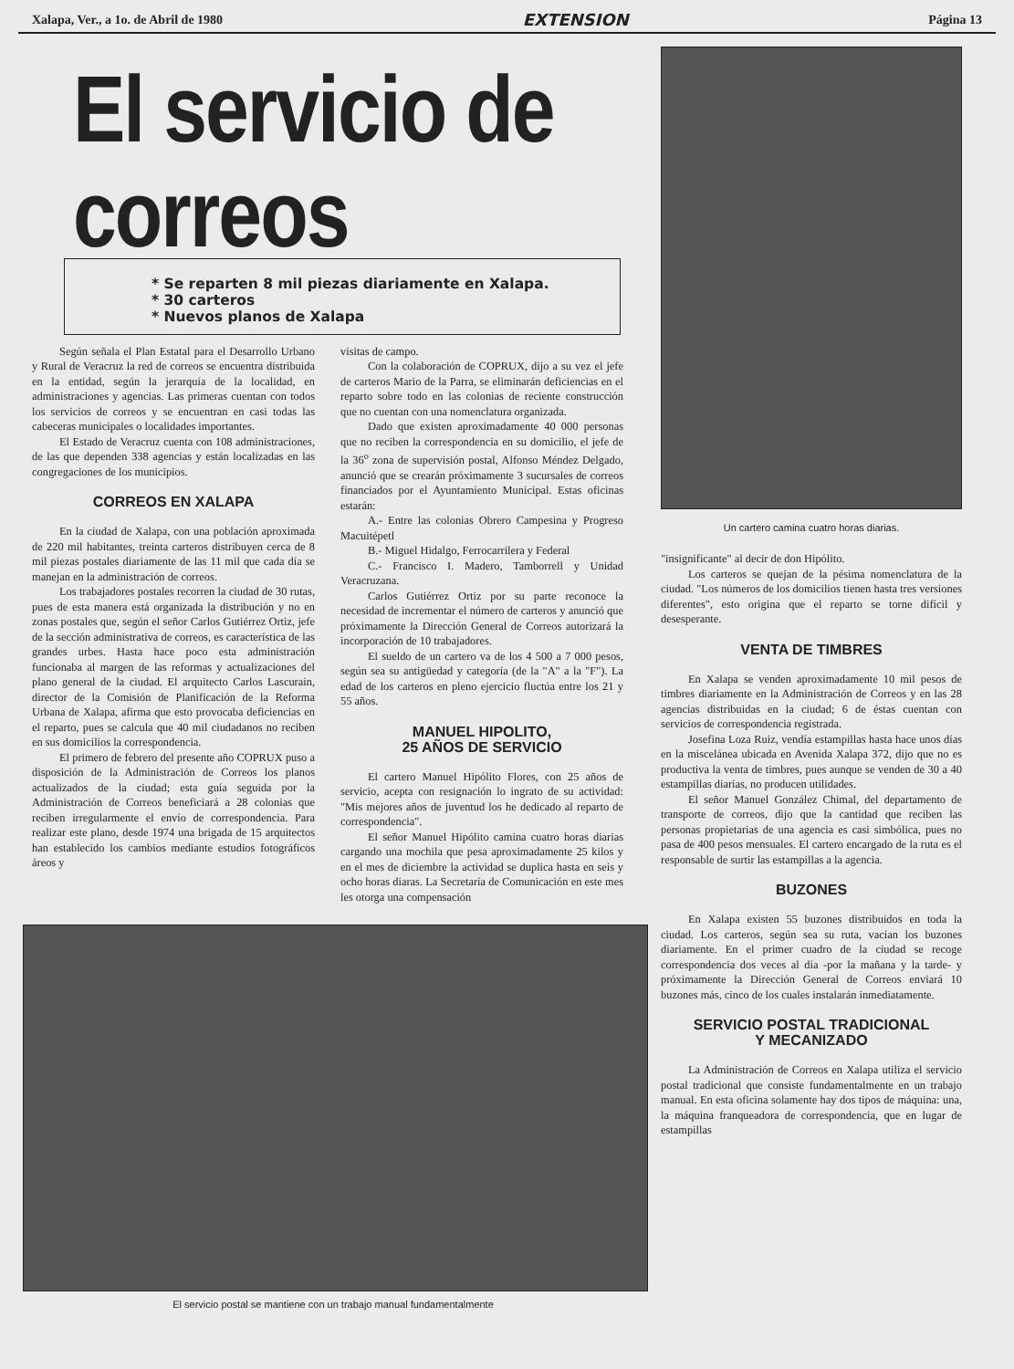Xalapa, Ver., a 1o. de Abril de 1980 EXTENSION Página 13
El servicio de correos
* Se reparten 8 mil piezas diariamente en Xalapa.
* 30 carteros
* Nuevos planos de Xalapa
Según señala el Plan Estatal para el Desarrollo Urbano y Rural de Veracruz la red de correos se encuentra distribuida en la entidad, según la jerarquía de la localidad, en administraciones y agencias. Las primeras cuentan con todos los servicios de correos y se encuentran en casi todas las cabeceras municipales o localidades importantes.
El Estado de Veracruz cuenta con 108 administraciones, de las que dependen 338 agencias y están localizadas en las congregaciones de los municipios.
CORREOS EN XALAPA
En la ciudad de Xalapa, con una población aproximada de 220 mil habitantes, treinta carteros distribuyen cerca de 8 mil piezas postales diariamente de las 11 mil que cada día se manejan en la administración de correos.
Los trabajadores postales recorren la ciudad de 30 rutas, pues de esta manera está organizada la distribución y no en zonas postales que, según el señor Carlos Gutiérrez Ortiz, jefe de la sección administrativa de correos, es característica de las grandes urbes. Hasta hace poco esta administración funcionaba al margen de las reformas y actualizaciones del plano general de la ciudad. El arquitecto Carlos Lascurain, director de la Comisión de Planificación de la Reforma Urbana de Xalapa, afirma que esto provocaba deficiencias en el reparto, pues se calcula que 40 mil ciudadanos no reciben en sus domicilios la correspondencia.
El primero de febrero del presente año COPRUX puso a disposición de la Administración de Correos los planos actualizados de la ciudad; esta guía seguida por la Administración de Correos beneficiará a 28 colonias que reciben irregularmente el envío de correspondencia. Para realizar este plano, desde 1974 una brigada de 15 arquitectos han establecido los cambios mediante estudios fotográficos áreos y
visitas de campo.
Con la colaboración de COPRUX, dijo a su vez el jefe de carteros Mario de la Parra, se eliminarán deficiencias en el reparto sobre todo en las colonias de reciente construcción que no cuentan con una nomenclatura organizada.
Dado que existen aproximadamente 40 000 personas que no reciben la correspondencia en su domicilio, el jefe de la 36<sup>o</sup> zona de supervisión postal, Alfonso Méndez Delgado, anunció que se crearán próximamente 3 sucursales de correos financiados por el Ayuntamiento Municipal. Estas oficinas estarán:
A.- Entre las colonias Obrero Campesina y Progreso Macuitépetl
B.- Miguel Hidalgo, Ferrocarrilera y Federal
C.- Francisco I. Madero, Tamborrell y Unidad Veracruzana.
Carlos Gutiérrez Ortiz por su parte reconoce la necesidad de incrementar el número de carteros y anunció que próximamente la Dirección General de Correos autorizará la incorporación de 10 trabajadores.
El sueldo de un cartero va de los 4 500 a 7 000 pesos, según sea su antigüedad y categoría (de la "A" a la "F"). La edad de los carteros en pleno ejercicio fluctúa entre los 21 y 55 años.
MANUEL HIPOLITO,
25 AÑOS DE SERVICIO
El cartero Manuel Hipólito Flores, con 25 años de servicio, acepta con resignación lo ingrato de su actividad: "Mis mejores años de juventud los he dedicado al reparto de correspondencia".
El señor Manuel Hipólito camina cuatro horas diarias cargando una mochila que pesa aproximadamente 25 kilos y en el mes de diciembre la actividad se duplica hasta en seis y ocho horas diaras. La Secretaría de Comunicación en este mes les otorga una compensación
El servicio postal se mantiene con un trabajo manual fundamentalmente
Un cartero camina cuatro horas diarias.
"insignificante" al decir de don Hipólito.
Los carteros se quejan de la pésima nomenclatura de la ciudad. "Los números de los domicilios tienen hasta tres versiones diferentes", esto origina que el reparto se torne difícil y desesperante.
VENTA DE TIMBRES
En Xalapa se venden aproximadamente 10 mil pesos de timbres diariamente en la Administración de Correos y en las 28 agencias distribuidas en la ciudad; 6 de éstas cuentan con servicios de correspondencia registrada.
Josefina Loza Ruiz, vendía estampillas hasta hace unos días en la miscelánea ubicada en Avenida Xalapa 372, dijo que no es productiva la venta de timbres, pues aunque se venden de 30 a 40 estampillas diarias, no producen utilidades.
El señor Manuel González Chimal, del departamento de transporte de correos, dijo que la cantidad que reciben las personas propietarias de una agencia es casi simbólica, pues no pasa de 400 pesos mensuales. El cartero encargado de la ruta es el responsable de surtir las estampillas a la agencia.
BUZONES
En Xalapa existen 55 buzones distribuidos en toda la ciudad. Los carteros, según sea su ruta, vacían los buzones diariamente. En el primer cuadro de la ciudad se recoge correspondencia dos veces al día -por la mañana y la tarde- y próximamente la Dirección General de Correos enviará 10 buzones más, cinco de los cuales instalarán inmediatamente.
SERVICIO POSTAL TRADICIONAL
Y MECANIZADO
La Administración de Correos en Xalapa utiliza el servicio postal tradicional que consiste fundamentalmente en un trabajo manual. En esta oficina solamente hay dos tipos de máquina: una, la máquina franqueadora de correspondencia, que en lugar de estampillas